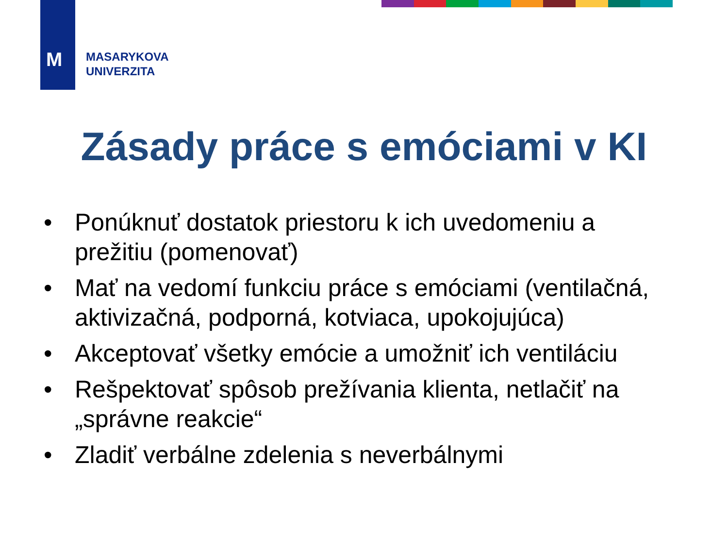M
MASARYKOVA
UNIVERZITA
Zásady práce s emóciami v KI
• Ponúknuť dostatok priestoru k ich uvedomeniu a prežitiu (pomenovať)
• Mať na vedomí funkciu práce s emóciami (ventilačná, aktivizačná, podporná, kotviaca, upokojujúca)
• Akceptovať všetky emócie a umožniť ich ventiláciu
• Rešpektovať spôsob prežívania klienta, netlačiť na „správne reakcie“
• Zladiť verbálne zdelenia s neverbálnymi